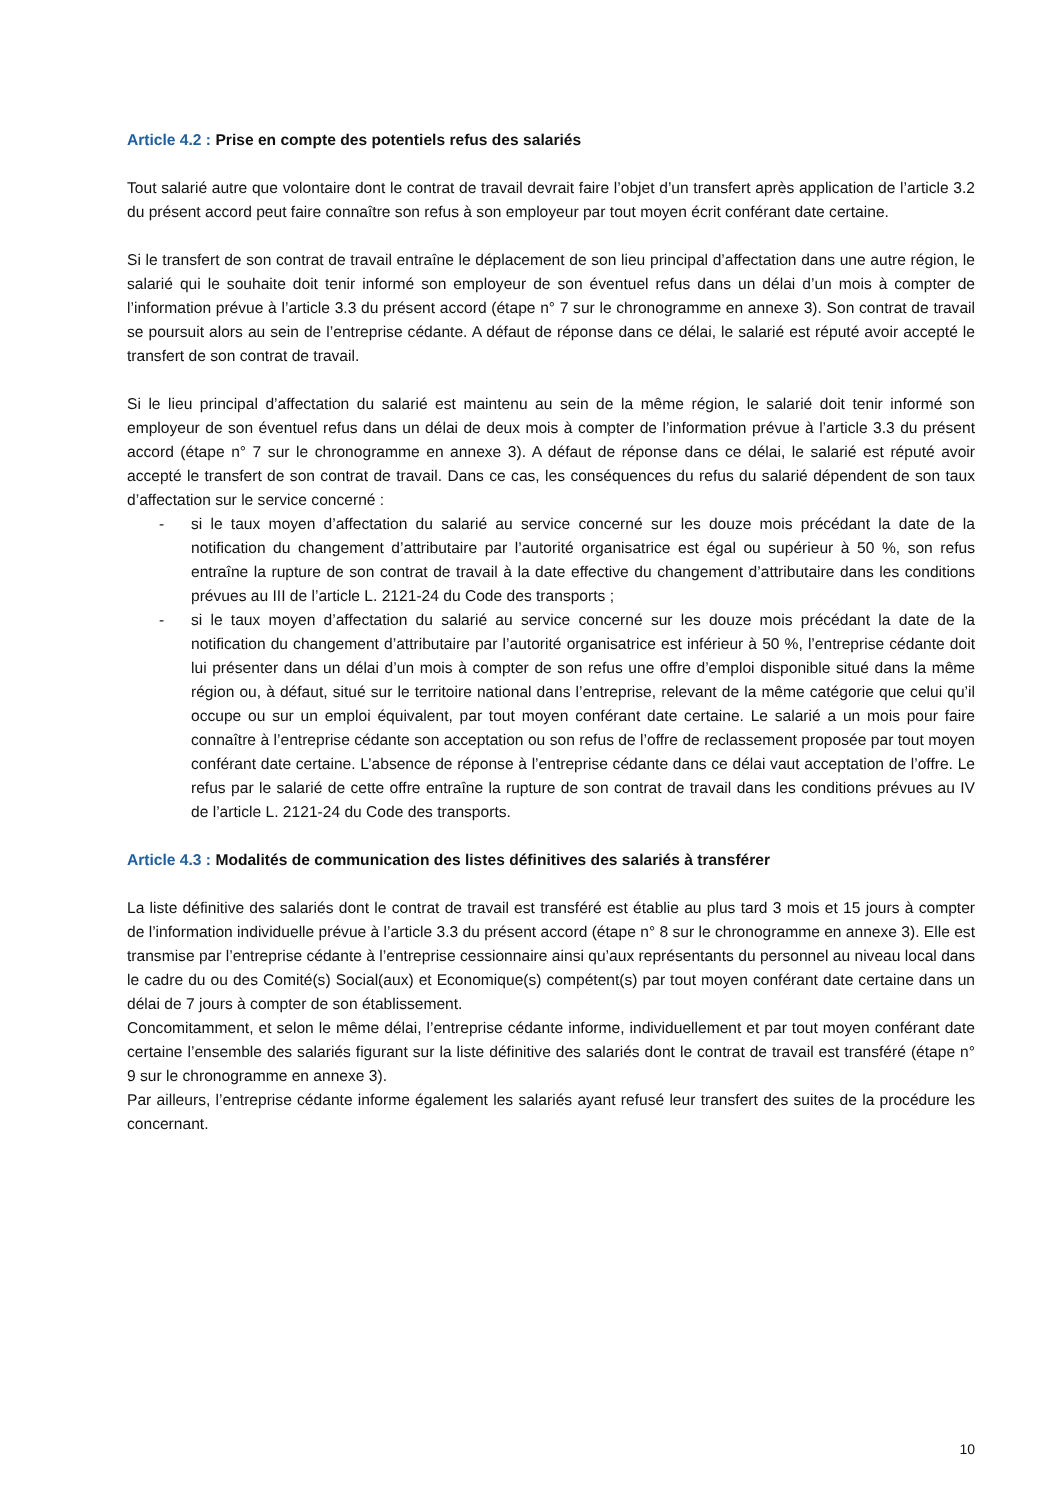Article 4.2 : Prise en compte des potentiels refus des salariés
Tout salarié autre que volontaire dont le contrat de travail devrait faire l’objet d’un transfert après application de l’article 3.2 du présent accord peut faire connaître son refus à son employeur par tout moyen écrit conférant date certaine.
Si le transfert de son contrat de travail entraîne le déplacement de son lieu principal d’affectation dans une autre région, le salarié qui le souhaite doit tenir informé son employeur de son éventuel refus dans un délai d’un mois à compter de l’information prévue à l’article 3.3 du présent accord (étape n° 7 sur le chronogramme en annexe 3). Son contrat de travail se poursuit alors au sein de l’entreprise cédante. A défaut de réponse dans ce délai, le salarié est réputé avoir accepté le transfert de son contrat de travail.
Si le lieu principal d’affectation du salarié est maintenu au sein de la même région, le salarié doit tenir informé son employeur de son éventuel refus dans un délai de deux mois à compter de l’information prévue à l’article 3.3 du présent accord (étape n° 7 sur le chronogramme en annexe 3). A défaut de réponse dans ce délai, le salarié est réputé avoir accepté le transfert de son contrat de travail. Dans ce cas, les conséquences du refus du salarié dépendent de son taux d’affectation sur le service concerné :
- si le taux moyen d’affectation du salarié au service concerné sur les douze mois précédant la date de la notification du changement d’attributaire par l’autorité organisatrice est égal ou supérieur à 50 %, son refus entraîne la rupture de son contrat de travail à la date effective du changement d’attributaire dans les conditions prévues au III de l’article L. 2121-24 du Code des transports ;
- si le taux moyen d’affectation du salarié au service concerné sur les douze mois précédant la date de la notification du changement d’attributaire par l’autorité organisatrice est inférieur à 50 %, l’entreprise cédante doit lui présenter dans un délai d’un mois à compter de son refus une offre d’emploi disponible situé dans la même région ou, à défaut, situé sur le territoire national dans l’entreprise, relevant de la même catégorie que celui qu’il occupe ou sur un emploi équivalent, par tout moyen conférant date certaine. Le salarié a un mois pour faire connaître à l’entreprise cédante son acceptation ou son refus de l’offre de reclassement proposée par tout moyen conférant date certaine. L’absence de réponse à l’entreprise cédante dans ce délai vaut acceptation de l’offre. Le refus par le salarié de cette offre entraîne la rupture de son contrat de travail dans les conditions prévues au IV de l’article L. 2121-24 du Code des transports.
Article 4.3 : Modalités de communication des listes définitives des salariés à transférer
La liste définitive des salariés dont le contrat de travail est transféré est établie au plus tard 3 mois et 15 jours à compter de l’information individuelle prévue à l’article 3.3 du présent accord (étape n° 8 sur le chronogramme en annexe 3). Elle est transmise par l’entreprise cédante à l’entreprise cessionnaire ainsi qu’aux représentants du personnel au niveau local dans le cadre du ou des Comité(s) Social(aux) et Economique(s) compétent(s) par tout moyen conférant date certaine dans un délai de 7 jours à compter de son établissement.
Concomitamment, et selon le même délai, l’entreprise cédante informe, individuellement et par tout moyen conférant date certaine l’ensemble des salariés figurant sur la liste définitive des salariés dont le contrat de travail est transféré (étape n° 9 sur le chronogramme en annexe 3).
Par ailleurs, l’entreprise cédante informe également les salariés ayant refusé leur transfert des suites de la procédure les concernant.
10